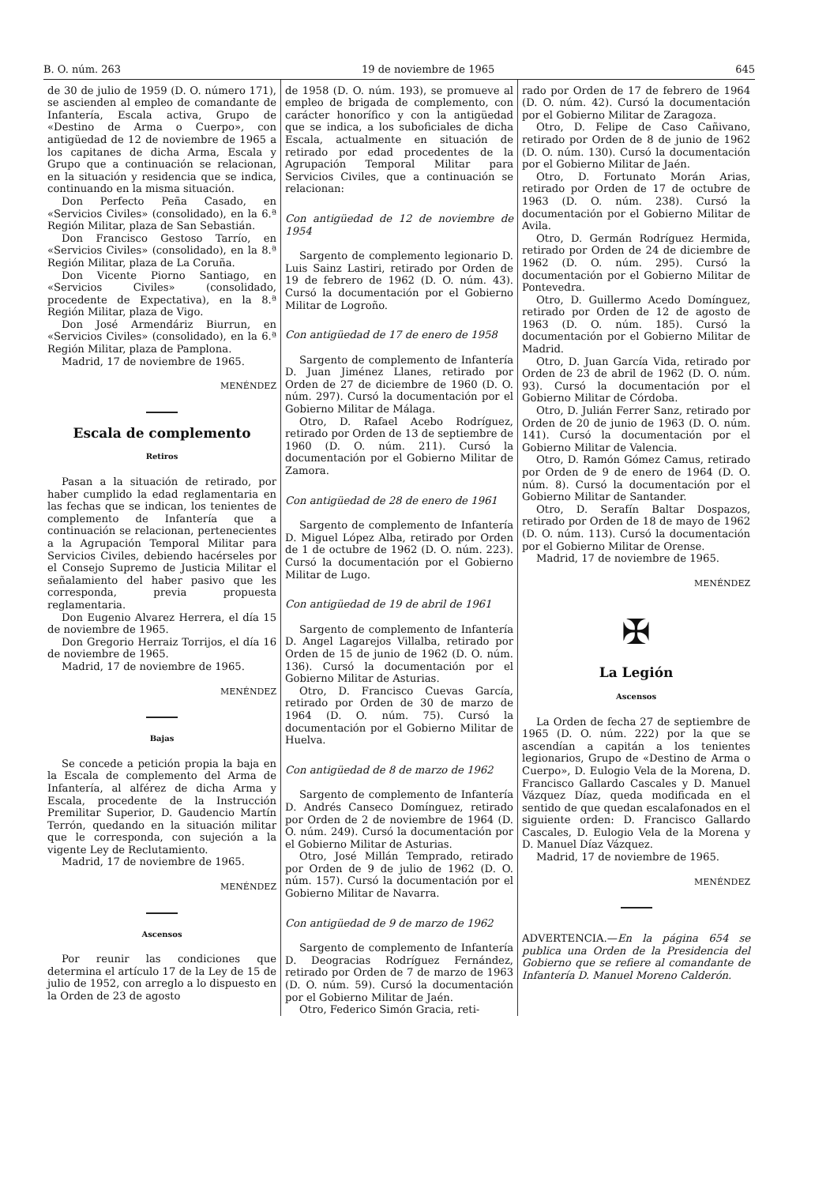B. O. núm. 263 19 de noviembre de 1965 645
de 30 de julio de 1959 (D. O. número 171), se ascienden al empleo de comandante de Infantería, Escala activa, Grupo de «Destino de Arma o Cuerpo», con antigüedad de 12 de noviembre de 1965 a los capitanes de dicha Arma, Escala y Grupo que a continuación se relacionan, en la situación y residencia que se indica, continuando en la misma situación.
Don Perfecto Peña Casado, en «Servicios Civiles» (consolidado), en la 6.ª Región Militar, plaza de San Sebastián.
Don Francisco Gestoso Tarrío, en «Servicios Civiles» (consolidado), en la 8.ª Región Militar, plaza de La Coruña.
Don Vicente Piorno Santiago, en «Servicios Civiles» (consolidado, procedente de Expectativa), en la 8.ª Región Militar, plaza de Vigo.
Don José Armendáriz Biurrun, en «Servicios Civiles» (consolidado), en la 6.ª Región Militar, plaza de Pamplona.
Madrid, 17 de noviembre de 1965.
MENÉNDEZ
Escala de complemento
Retiros
Pasan a la situación de retirado, por haber cumplido la edad reglamentaria en las fechas que se indican, los tenientes de complemento de Infantería que a continuación se relacionan, pertenecientes a la Agrupación Temporal Militar para Servicios Civiles, debiendo hacérseles por el Consejo Supremo de Justicia Militar el señalamiento del haber pasivo que les corresponda, previa propuesta reglamentaria.
Don Eugenio Alvarez Herrera, el día 15 de noviembre de 1965.
Don Gregorio Herraiz Torrijos, el día 16 de noviembre de 1965.
Madrid, 17 de noviembre de 1965.
MENÉNDEZ
Bajas
Se concede a petición propia la baja en la Escala de complemento del Arma de Infantería, al alférez de dicha Arma y Escala, procedente de la Instrucción Premilitar Superior, D. Gaudencio Martín Terrón, quedando en la situación militar que le corresponda, con sujeción a la vigente Ley de Reclutamiento.
Madrid, 17 de noviembre de 1965.
MENÉNDEZ
Ascensos
Por reunir las condiciones que determina el artículo 17 de la Ley de 15 de julio de 1952, con arreglo a lo dispuesto en la Orden de 23 de agosto
de 1958 (D. O. núm. 193), se promueve al empleo de brigada de complemento, con carácter honorífico y con la antigüedad que se indica, a los suboficiales de dicha Escala, actualmente en situación de retirado por edad procedentes de la Agrupación Temporal Militar para Servicios Civiles, que a continuación se relacionan:
Con antigüedad de 12 de noviembre de 1954
Sargento de complemento legionario D. Luis Sainz Lastiri, retirado por Orden de 19 de febrero de 1962 (D. O. núm. 43). Cursó la documentación por el Gobierno Militar de Logroño.
Con antigüedad de 17 de enero de 1958
Sargento de complemento de Infantería D. Juan Jiménez Llanes, retirado por Orden de 27 de diciembre de 1960 (D. O. núm. 297). Cursó la documentación por el Gobierno Militar de Málaga.
Otro, D. Rafael Acebo Rodríguez, retirado por Orden de 13 de septiembre de 1960 (D. O. núm. 211). Cursó la documentación por el Gobierno Militar de Zamora.
Con antigüedad de 28 de enero de 1961
Sargento de complemento de Infantería D. Miguel López Alba, retirado por Orden de 1 de octubre de 1962 (D. O. núm. 223). Cursó la documentación por el Gobierno Militar de Lugo.
Con antigüedad de 19 de abril de 1961
Sargento de complemento de Infantería D. Angel Lagarejos Villalba, retirado por Orden de 15 de junio de 1962 (D. O. núm. 136). Cursó la documentación por el Gobierno Militar de Asturias.
Otro, D. Francisco Cuevas García, retirado por Orden de 30 de marzo de 1964 (D. O. núm. 75). Cursó la documentación por el Gobierno Militar de Huelva.
Con antigüedad de 8 de marzo de 1962
Sargento de complemento de Infantería D. Andrés Canseco Domínguez, retirado por Orden de 2 de noviembre de 1964 (D. O. núm. 249). Cursó la documentación por el Gobierno Militar de Asturias.
Otro, José Millán Temprado, retirado por Orden de 9 de julio de 1962 (D. O. núm. 157). Cursó la documentación por el Gobierno Militar de Navarra.
Con antigüedad de 9 de marzo de 1962
Sargento de complemento de Infantería D. Deogracias Rodríguez Fernández, retirado por Orden de 7 de marzo de 1963 (D. O. núm. 59). Cursó la documentación por el Gobierno Militar de Jaén.
Otro, Federico Simón Gracia, reti-
rado por Orden de 17 de febrero de 1964 (D. O. núm. 42). Cursó la documentación por el Gobierno Militar de Zaragoza.
Otro, D. Felipe de Caso Cañivano, retirado por Orden de 8 de junio de 1962 (D. O. núm. 130). Cursó la documentación por el Gobierno Militar de Jaén.
Otro, D. Fortunato Morán Arias, retirado por Orden de 17 de octubre de 1963 (D. O. núm. 238). Cursó la documentación por el Gobierno Militar de Avila.
Otro, D. Germán Rodríguez Hermida, retirado por Orden de 24 de diciembre de 1962 (D. O. núm. 295). Cursó la documentación por el Gobierno Militar de Pontevedra.
Otro, D. Guillermo Acedo Domínguez, retirado por Orden de 12 de agosto de 1963 (D. O. núm. 185). Cursó la documentación por el Gobierno Militar de Madrid.
Otro, D. Juan García Vida, retirado por Orden de 23 de abril de 1962 (D. O. núm. 93). Cursó la documentación por el Gobierno Militar de Córdoba.
Otro, D. Julián Ferrer Sanz, retirado por Orden de 20 de junio de 1963 (D. O. núm. 141). Cursó la documentación por el Gobierno Militar de Valencia.
Otro, D. Ramón Gómez Camus, retirado por Orden de 9 de enero de 1964 (D. O. núm. 8). Cursó la documentación por el Gobierno Militar de Santander.
Otro, D. Serafín Baltar Dospazos, retirado por Orden de 18 de mayo de 1962 (D. O. núm. 113). Cursó la documentación por el Gobierno Militar de Orense.
Madrid, 17 de noviembre de 1965.
MENÉNDEZ
✠
La Legión
Ascensos
La Orden de fecha 27 de septiembre de 1965 (D. O. núm. 222) por la que se ascendían a capitán a los tenientes legionarios, Grupo de «Destino de Arma o Cuerpo», D. Eulogio Vela de la Morena, D. Francisco Gallardo Cascales y D. Manuel Vázquez Díaz, queda modificada en el sentido de que quedan escalafonados en el siguiente orden: D. Francisco Gallardo Cascales, D. Eulogio Vela de la Morena y D. Manuel Díaz Vázquez.
Madrid, 17 de noviembre de 1965.
MENÉNDEZ
ADVERTENCIA.—En la página 654 se publica una Orden de la Presidencia del Gobierno que se refiere al comandante de Infantería D. Manuel Moreno Calderón.